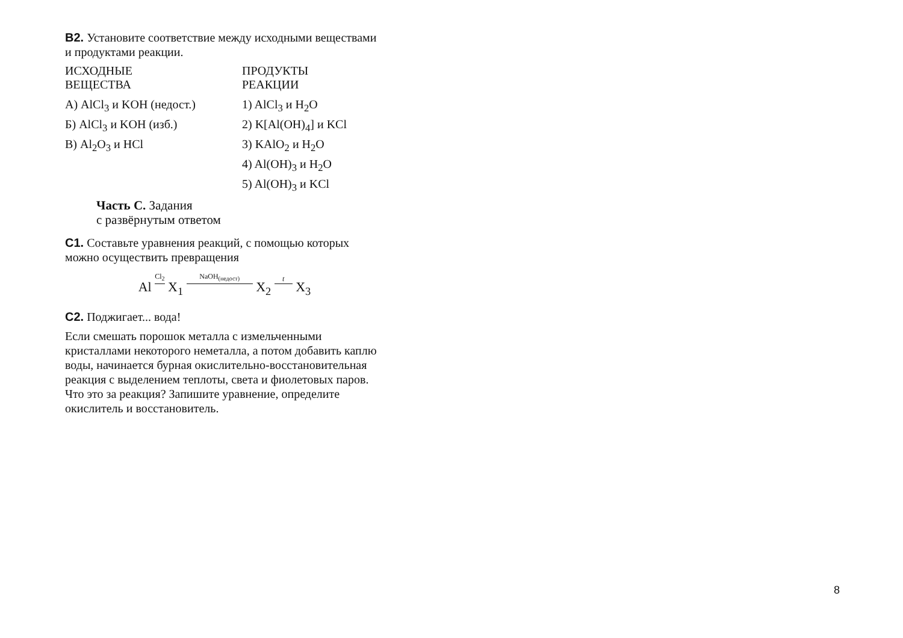B2. Установите соответствие между исходными веществами и продуктами реакции.
| ИСХОДНЫЕ ВЕЩЕСТВА | ПРОДУКТЫ РЕАКЦИИ |
| --- | --- |
| А) AlCl<sub>3</sub> и KOH (недост.) | 1) AlCl<sub>3</sub> и H<sub>2</sub>O |
| Б) AlCl<sub>3</sub> и KOH (изб.) | 2) K[Al(OH)<sub>4</sub>] и KCl |
| В) Al<sub>2</sub>O<sub>3</sub> и HCl | 3) KAlO<sub>2</sub> и H<sub>2</sub>O |
| | 4) Al(OH)<sub>3</sub> и H<sub>2</sub>O |
| | 5) Al(OH)<sub>3</sub> и KCl |
Часть C. Задания
с развёрнутым ответом
C1. Составьте уравнения реакций, с помощью которых можно осуществить превращения
Al Cl<sub>2</sub> X<sub>1</sub> NaOH<sub>(недост)</sub> X<sub>2</sub> t X<sub>3</sub>
C2. Поджигает... вода!
Если смешать порошок металла с измельченными кристаллами некоторого неметалла, а потом добавить каплю воды, начинается бурная окислительно-восстановительная реакция с выделением теплоты, света и фиолетовых паров.
Что это за реакция? Запишите уравнение, определите окислитель и восстановитель.
8